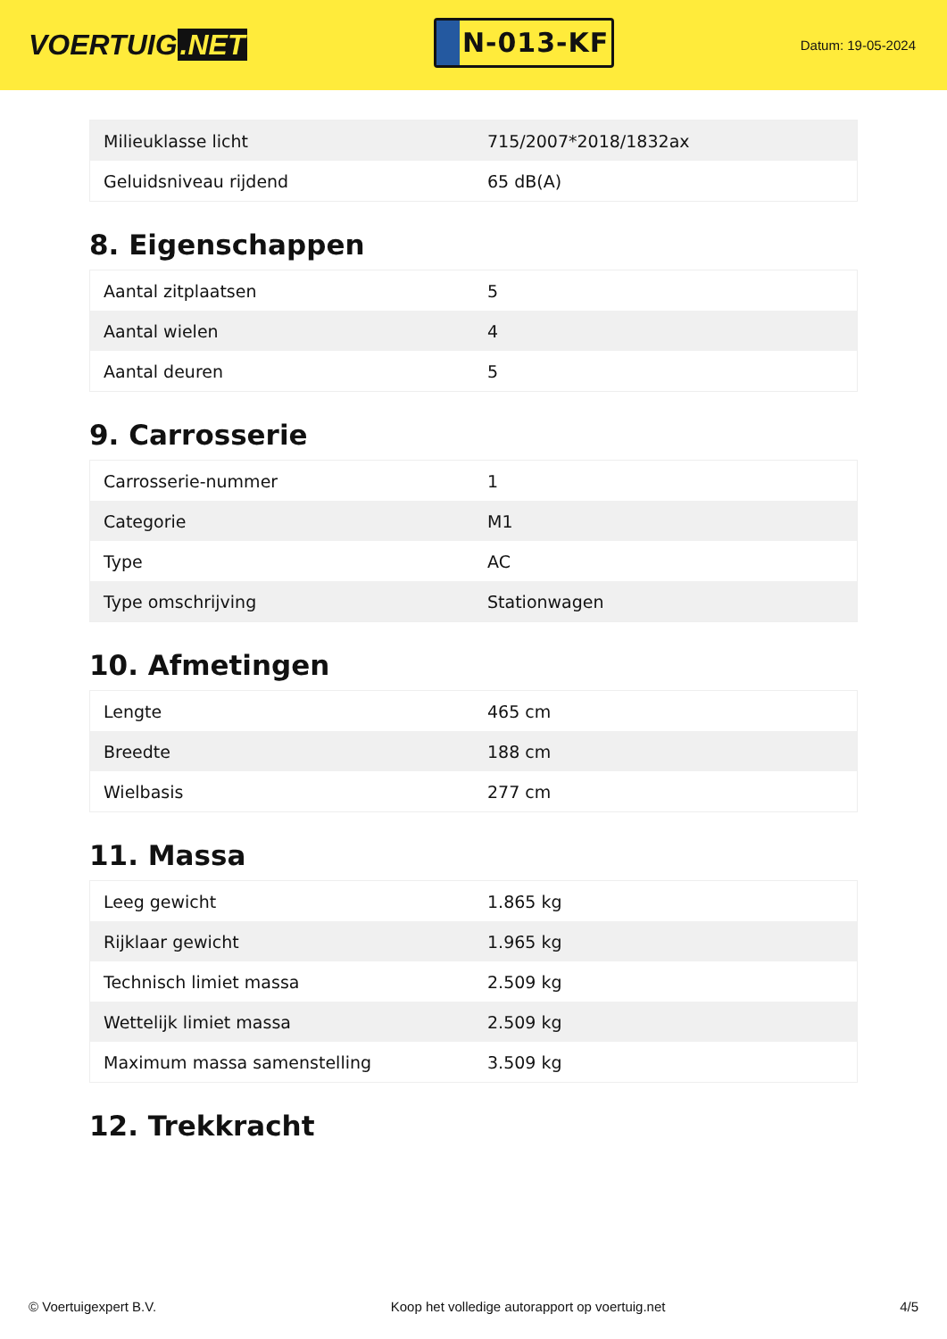VOERTUIG.NET
N-013-KF
Datum: 19-05-2024
| Milieuklasse licht | 715/2007*2018/1832ax |
| Geluidsniveau rijdend | 65 dB(A) |
8. Eigenschappen
| Aantal zitplaatsen | 5 |
| Aantal wielen | 4 |
| Aantal deuren | 5 |
9. Carrosserie
| Carrosserie-nummer | 1 |
| Categorie | M1 |
| Type | AC |
| Type omschrijving | Stationwagen |
10. Afmetingen
| Lengte | 465 cm |
| Breedte | 188 cm |
| Wielbasis | 277 cm |
11. Massa
| Leeg gewicht | 1.865 kg |
| Rijklaar gewicht | 1.965 kg |
| Technisch limiet massa | 2.509 kg |
| Wettelijk limiet massa | 2.509 kg |
| Maximum massa samenstelling | 3.509 kg |
12. Trekkracht
© Voertuigexpert B.V. Koop het volledige autorapport op voertuig.net 4/5